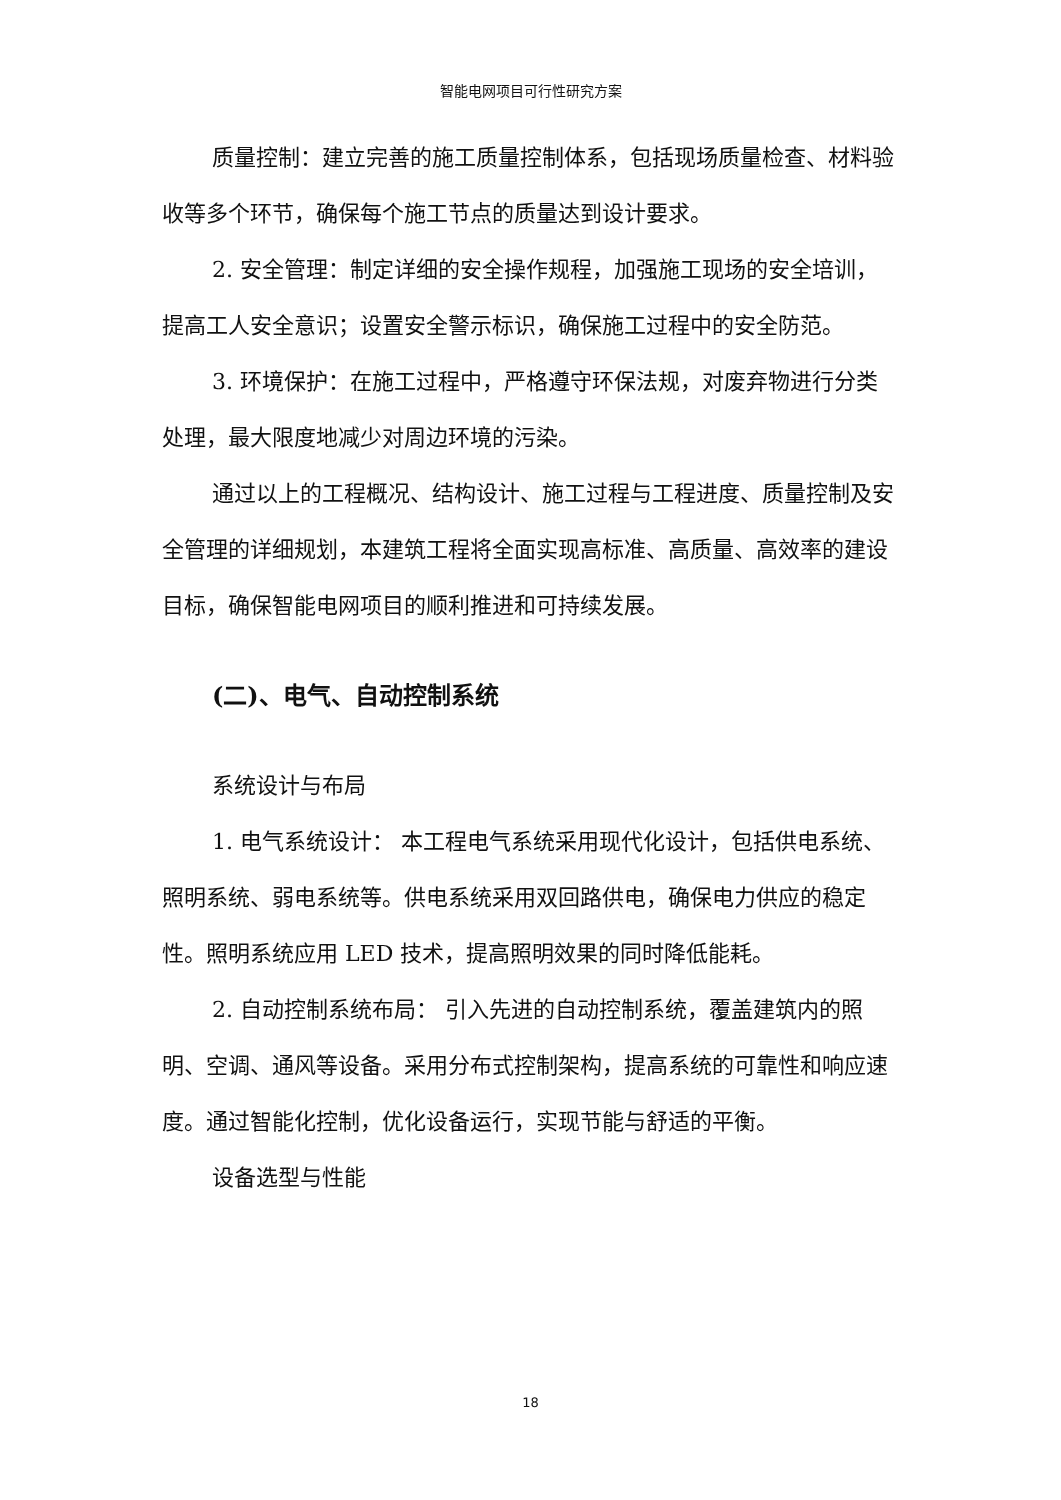智能电网项目可行性研究方案
质量控制：建立完善的施工质量控制体系，包括现场质量检查、材料验收等多个环节，确保每个施工节点的质量达到设计要求。
2. 安全管理：制定详细的安全操作规程，加强施工现场的安全培训，提高工人安全意识；设置安全警示标识，确保施工过程中的安全防范。
3. 环境保护：在施工过程中，严格遵守环保法规，对废弃物进行分类处理，最大限度地减少对周边环境的污染。
通过以上的工程概况、结构设计、施工过程与工程进度、质量控制及安全管理的详细规划，本建筑工程将全面实现高标准、高质量、高效率的建设目标，确保智能电网项目的顺利推进和可持续发展。
(二)、电气、自动控制系统
系统设计与布局
1. 电气系统设计： 本工程电气系统采用现代化设计，包括供电系统、照明系统、弱电系统等。供电系统采用双回路供电，确保电力供应的稳定性。照明系统应用 LED 技术，提高照明效果的同时降低能耗。
2. 自动控制系统布局： 引入先进的自动控制系统，覆盖建筑内的照明、空调、通风等设备。采用分布式控制架构，提高系统的可靠性和响应速度。通过智能化控制，优化设备运行，实现节能与舒适的平衡。
设备选型与性能
18